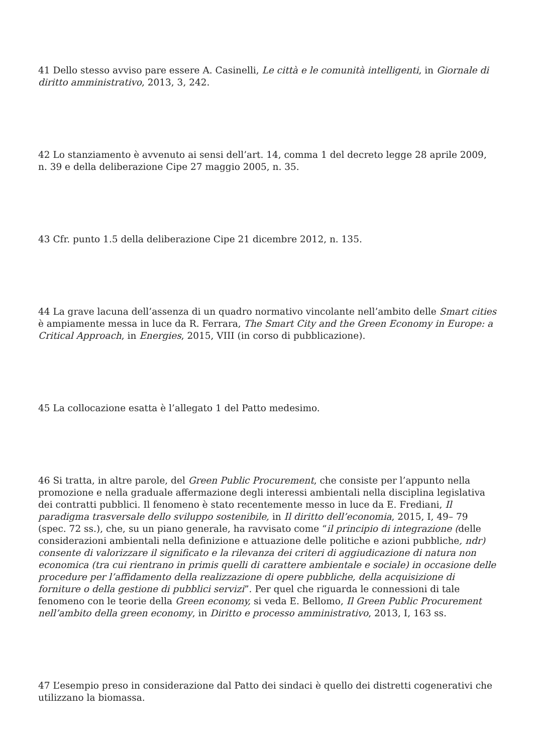41 Dello stesso avviso pare essere A. Casinelli, Le città e le comunità intelligenti, in Giornale di diritto amministrativo, 2013, 3, 242.
42 Lo stanziamento è avvenuto ai sensi dell’art. 14, comma 1 del decreto legge 28 aprile 2009, n. 39 e della deliberazione Cipe 27 maggio 2005, n. 35.
43 Cfr. punto 1.5 della deliberazione Cipe 21 dicembre 2012, n. 135.
44 La grave lacuna dell’assenza di un quadro normativo vincolante nell’ambito delle Smart cities è ampiamente messa in luce da R. Ferrara, The Smart City and the Green Economy in Europe: a Critical Approach, in Energies, 2015, VIII (in corso di pubblicazione).
45 La collocazione esatta è l’allegato 1 del Patto medesimo.
46 Si tratta, in altre parole, del Green Public Procurement, che consiste per l’appunto nella promozione e nella graduale affermazione degli interessi ambientali nella disciplina legislativa dei contratti pubblici. Il fenomeno è stato recentemente messo in luce da E. Frediani, Il paradigma trasversale dello sviluppo sostenibile, in Il diritto dell’economia, 2015, I, 49– 79 (spec. 72 ss.), che, su un piano generale, ha ravvisato come “il principio di integrazione (delle considerazioni ambientali nella definizione e attuazione delle politiche e azioni pubbliche, ndr) consente di valorizzare il significato e la rilevanza dei criteri di aggiudicazione di natura non economica (tra cui rientrano in primis quelli di carattere ambientale e sociale) in occasione delle procedure per l’affidamento della realizzazione di opere pubbliche, della acquisizione di forniture o della gestione di pubblici servizi”. Per quel che riguarda le connessioni di tale fenomeno con le teorie della Green economy, si veda E. Bellomo, Il Green Public Procurement nell’ambito della green economy, in Diritto e processo amministrativo, 2013, I, 163 ss.
47 L’esempio preso in considerazione dal Patto dei sindaci è quello dei distretti cogenerativi che utilizzano la biomassa.